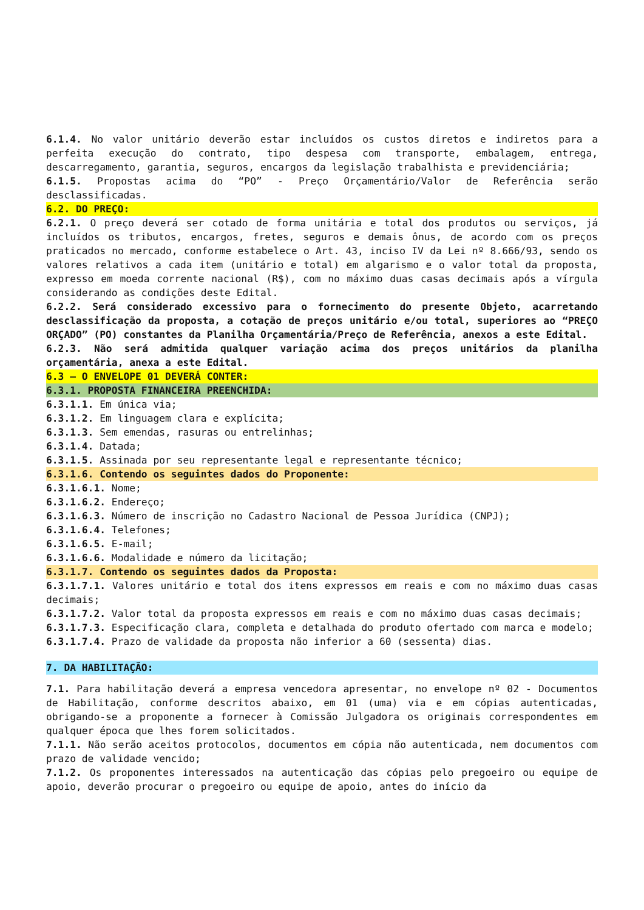6.1.4. No valor unitário deverão estar incluídos os custos diretos e indiretos para a perfeita execução do contrato, tipo despesa com transporte, embalagem, entrega, descarregamento, garantia, seguros, encargos da legislação trabalhista e previdenciária;
6.1.5. Propostas acima do “PO” - Preço Orçamentário/Valor de Referência serão desclassificadas.
6.2. DO PREÇO:
6.2.1. O preço deverá ser cotado de forma unitária e total dos produtos ou serviços, já incluídos os tributos, encargos, fretes, seguros e demais ônus, de acordo com os preços praticados no mercado, conforme estabelece o Art. 43, inciso IV da Lei nº 8.666/93, sendo os valores relativos a cada item (unitário e total) em algarismo e o valor total da proposta, expresso em moeda corrente nacional (R$), com no máximo duas casas decimais após a vírgula considerando as condições deste Edital.
6.2.2. Será considerado excessivo para o fornecimento do presente Objeto, acarretando desclassificação da proposta, a cotação de preços unitário e/ou total, superiores ao “PREÇO ORÇADO” (PO) constantes da Planilha Orçamentária/Preço de Referência, anexos a este Edital.
6.2.3. Não será admitida qualquer variação acima dos preços unitários da planilha orçamentária, anexa a este Edital.
6.3 – O ENVELOPE 01 DEVERÁ CONTER:
6.3.1. PROPOSTA FINANCEIRA PREENCHIDA:
6.3.1.1. Em única via;
6.3.1.2. Em linguagem clara e explícita;
6.3.1.3. Sem emendas, rasuras ou entrelinhas;
6.3.1.4. Datada;
6.3.1.5. Assinada por seu representante legal e representante técnico;
6.3.1.6. Contendo os seguintes dados do Proponente:
6.3.1.6.1. Nome;
6.3.1.6.2. Endereço;
6.3.1.6.3. Número de inscrição no Cadastro Nacional de Pessoa Jurídica (CNPJ);
6.3.1.6.4. Telefones;
6.3.1.6.5. E-mail;
6.3.1.6.6. Modalidade e número da licitação;
6.3.1.7. Contendo os seguintes dados da Proposta:
6.3.1.7.1. Valores unitário e total dos itens expressos em reais e com no máximo duas casas decimais;
6.3.1.7.2. Valor total da proposta expressos em reais e com no máximo duas casas decimais;
6.3.1.7.3. Especificação clara, completa e detalhada do produto ofertado com marca e modelo;
6.3.1.7.4. Prazo de validade da proposta não inferior a 60 (sessenta) dias.
7. DA HABILITAÇÃO:
7.1. Para habilitação deverá a empresa vencedora apresentar, no envelope nº 02 - Documentos de Habilitação, conforme descritos abaixo, em 01 (uma) via e em cópias autenticadas, obrigando-se a proponente a fornecer à Comissão Julgadora os originais correspondentes em qualquer época que lhes forem solicitados.
7.1.1. Não serão aceitos protocolos, documentos em cópia não autenticada, nem documentos com prazo de validade vencido;
7.1.2. Os proponentes interessados na autenticação das cópias pelo pregoeiro ou equipe de apoio, deverão procurar o pregoeiro ou equipe de apoio, antes do início da